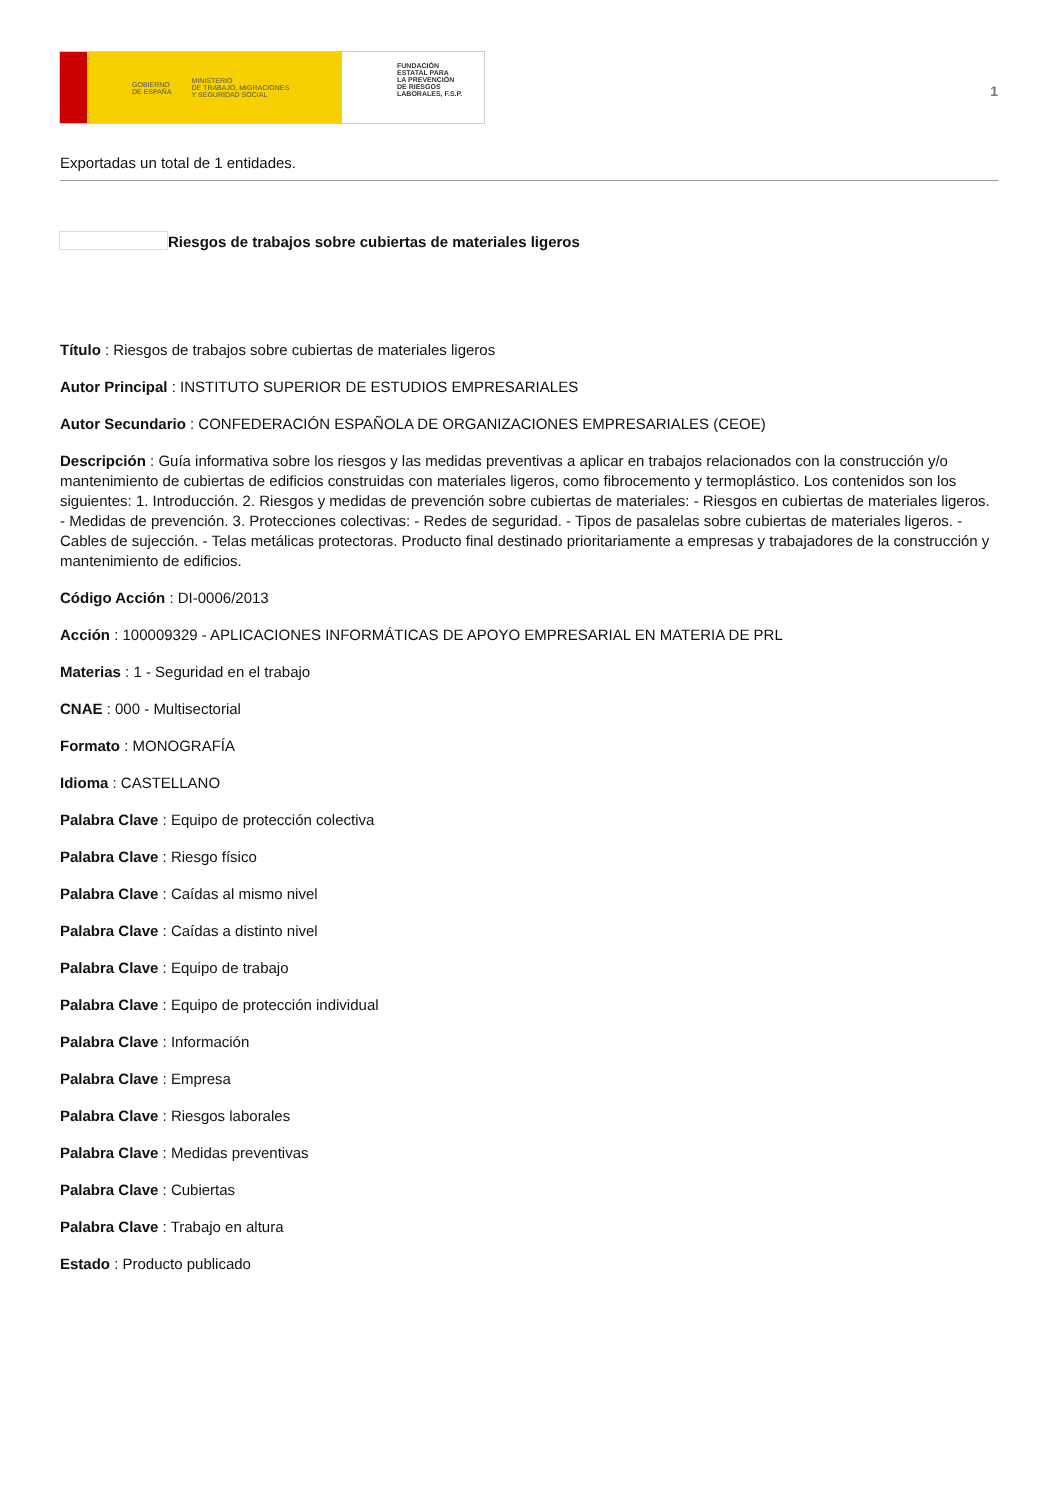GOBIERNO
DE ESPAÑA MINISTERIO
DE TRABAJO, MIGRACIONES
Y SEGURIDAD SOCIAL
FUNDACIÓN
ESTATAL PARA
LA PREVENCIÓN
DE RIESGOS
LABORALES, F.S.P.
1
Exportadas un total de 1 entidades.
Riesgos de trabajos sobre cubiertas de materiales ligeros
Título : Riesgos de trabajos sobre cubiertas de materiales ligeros
Autor Principal : INSTITUTO SUPERIOR DE ESTUDIOS EMPRESARIALES
Autor Secundario : CONFEDERACIÓN ESPAÑOLA DE ORGANIZACIONES EMPRESARIALES (CEOE)
Descripción : Guía informativa sobre los riesgos y las medidas preventivas a aplicar en trabajos relacionados con la construcción y/o mantenimiento de cubiertas de edificios construidas con materiales ligeros, como fibrocemento y termoplástico. Los contenidos son los siguientes: 1. Introducción. 2. Riesgos y medidas de prevención sobre cubiertas de materiales: - Riesgos en cubiertas de materiales ligeros. - Medidas de prevención. 3. Protecciones colectivas: - Redes de seguridad. - Tipos de pasalelas sobre cubiertas de materiales ligeros. - Cables de sujección. - Telas metálicas protectoras. Producto final destinado prioritariamente a empresas y trabajadores de la construcción y mantenimiento de edificios.
Código Acción : DI-0006/2013
Acción : 100009329 - APLICACIONES INFORMÁTICAS DE APOYO EMPRESARIAL EN MATERIA DE PRL
Materias : 1 - Seguridad en el trabajo
CNAE : 000 - Multisectorial
Formato : MONOGRAFÍA
Idioma : CASTELLANO
Palabra Clave : Equipo de protección colectiva
Palabra Clave : Riesgo físico
Palabra Clave : Caídas al mismo nivel
Palabra Clave : Caídas a distinto nivel
Palabra Clave : Equipo de trabajo
Palabra Clave : Equipo de protección individual
Palabra Clave : Información
Palabra Clave : Empresa
Palabra Clave : Riesgos laborales
Palabra Clave : Medidas preventivas
Palabra Clave : Cubiertas
Palabra Clave : Trabajo en altura
Estado : Producto publicado